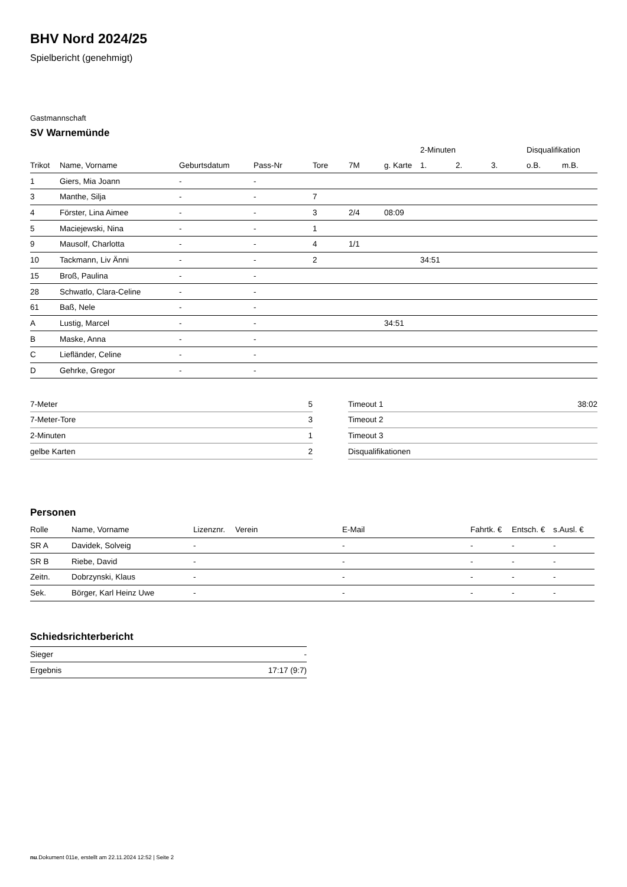BHV Nord 2024/25
Spielbericht (genehmigt)
Gastmannschaft
SV Warnemünde
| | | | | | | | 2-Minuten | | | Disqualifikation | |
| --- | --- | --- | --- | --- | --- | --- | --- | --- | --- | --- | --- |
| Trikot | Name, Vorname | Geburtsdatum | Pass-Nr | Tore | 7M | g. Karte | 1. | 2. | 3. | o.B. | m.B. |
| 1 | Giers, Mia Joann | - | - | | | | | | | | |
| 3 | Manthe, Silja | - | - | 7 | | | | | | | |
| 4 | Förster, Lina Aimee | - | - | 3 | 2/4 | 08:09 | | | | | |
| 5 | Maciejewski, Nina | - | - | 1 | | | | | | | |
| 9 | Mausolf, Charlotta | - | - | 4 | 1/1 | | | | | | |
| 10 | Tackmann, Liv Änni | - | - | 2 | | | 34:51 | | | | |
| 15 | Broß, Paulina | - | - | | | | | | | | |
| 28 | Schwatlo, Clara-Celine | - | - | | | | | | | | |
| 61 | Baß, Nele | - | - | | | | | | | | |
| A | Lustig, Marcel | - | - | | | 34:51 | | | | | |
| B | Maske, Anna | - | - | | | | | | | | |
| C | Liefländer, Celine | - | - | | | | | | | | |
| D | Gehrke, Gregor | - | - | | | | | | | | |
| 7-Meter | 5 |
| 7-Meter-Tore | 3 |
| 2-Minuten | 1 |
| gelbe Karten | 2 |
| Timeout 1 | 38:02 |
| Timeout 2 | |
| Timeout 3 | |
| Disqualifikationen | |
Personen
| Rolle | Name, Vorname | Lizenznr. | Verein | E-Mail | Fahrtk. € | Entsch. € | s.Ausl. € |
| --- | --- | --- | --- | --- | --- | --- | --- |
| SR A | Davidek, Solveig | - | | - | - | - | - |
| SR B | Riebe, David | - | | - | - | - | - |
| Zeitn. | Dobrzynski, Klaus | - | | - | - | - | - |
| Sek. | Börger, Karl Heinz Uwe | - | | - | - | - | - |
Schiedsrichterbericht
| Sieger | - |
| Ergebnis | 17:17 (9:7) |
nu.Dokument 011e, erstellt am 22.11.2024 12:52 | Seite 2